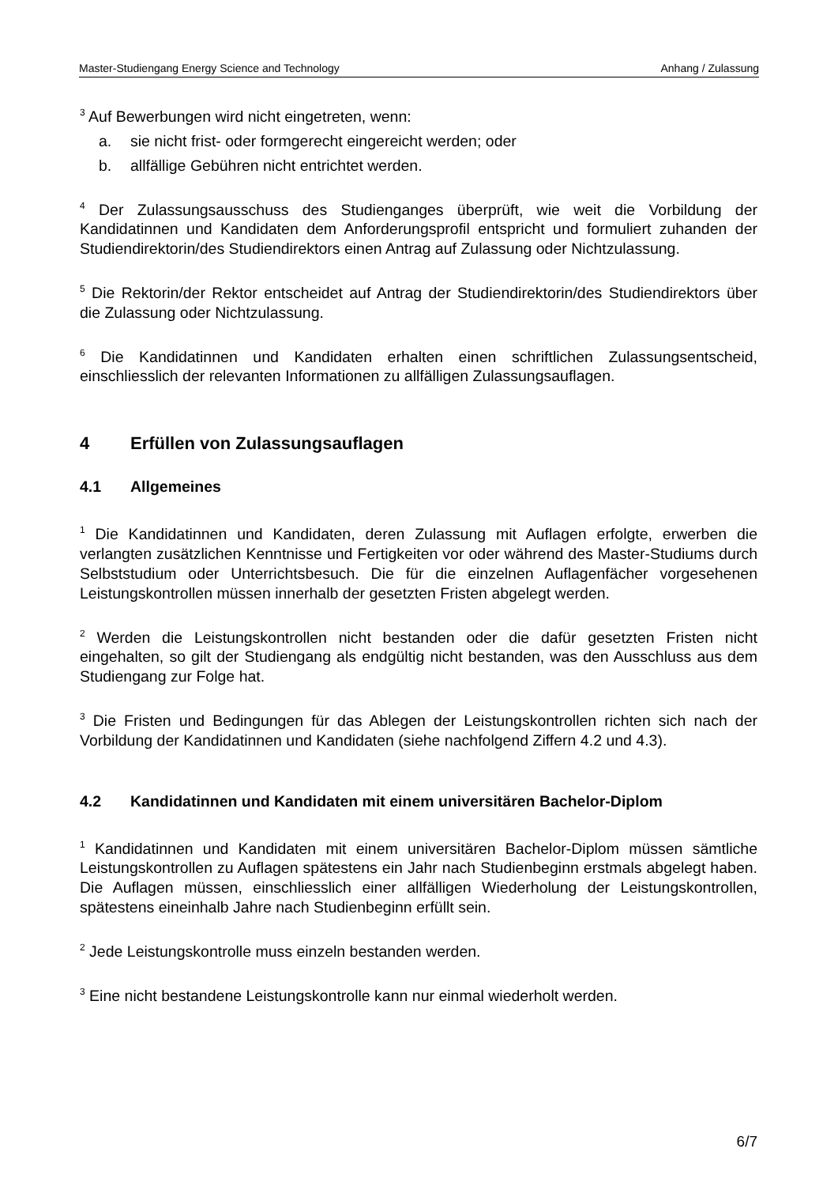Master-Studiengang Energy Science and Technology Anhang / Zulassung
<sup>3</sup> Auf Bewerbungen wird nicht eingetreten, wenn:
a. sie nicht frist- oder formgerecht eingereicht werden; oder
b. allfällige Gebühren nicht entrichtet werden.
<sup>4</sup> Der Zulassungsausschuss des Studienganges überprüft, wie weit die Vorbildung der Kandidatinnen und Kandidaten dem Anforderungsprofil entspricht und formuliert zuhanden der Studiendirektorin/des Studiendirektors einen Antrag auf Zulassung oder Nichtzulassung.
<sup>5</sup> Die Rektorin/der Rektor entscheidet auf Antrag der Studiendirektorin/des Studiendirektors über die Zulassung oder Nichtzulassung.
<sup>6</sup> Die Kandidatinnen und Kandidaten erhalten einen schriftlichen Zulassungsentscheid, einschliesslich der relevanten Informationen zu allfälligen Zulassungsauflagen.
4 Erfüllen von Zulassungsauflagen
4.1 Allgemeines
<sup>1</sup> Die Kandidatinnen und Kandidaten, deren Zulassung mit Auflagen erfolgte, erwerben die verlangten zusätzlichen Kenntnisse und Fertigkeiten vor oder während des Master-Studiums durch Selbststudium oder Unterrichtsbesuch. Die für die einzelnen Auflagenfächer vorgesehenen Leistungskontrollen müssen innerhalb der gesetzten Fristen abgelegt werden.
<sup>2</sup> Werden die Leistungskontrollen nicht bestanden oder die dafür gesetzten Fristen nicht eingehalten, so gilt der Studiengang als endgültig nicht bestanden, was den Ausschluss aus dem Studiengang zur Folge hat.
<sup>3</sup> Die Fristen und Bedingungen für das Ablegen der Leistungskontrollen richten sich nach der Vorbildung der Kandidatinnen und Kandidaten (siehe nachfolgend Ziffern 4.2 und 4.3).
4.2 Kandidatinnen und Kandidaten mit einem universitären Bachelor-Diplom
<sup>1</sup> Kandidatinnen und Kandidaten mit einem universitären Bachelor-Diplom müssen sämtliche Leistungskontrollen zu Auflagen spätestens ein Jahr nach Studienbeginn erstmals abgelegt haben. Die Auflagen müssen, einschliesslich einer allfälligen Wiederholung der Leistungskontrollen, spätestens eineinhalb Jahre nach Studienbeginn erfüllt sein.
<sup>2</sup> Jede Leistungskontrolle muss einzeln bestanden werden.
<sup>3</sup> Eine nicht bestandene Leistungskontrolle kann nur einmal wiederholt werden.
6/7